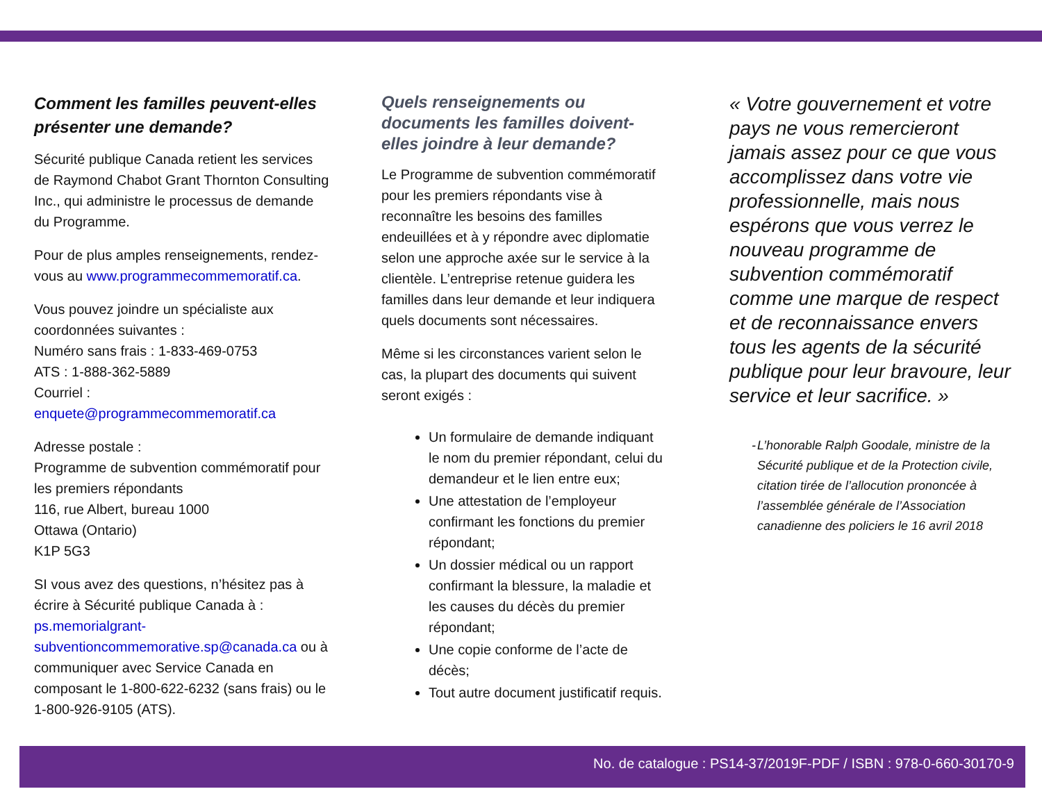Comment les familles peuvent-elles présenter une demande?
Sécurité publique Canada retient les services de Raymond Chabot Grant Thornton Consulting Inc., qui administre le processus de demande du Programme.
Pour de plus amples renseignements, rendez-vous au www.programmecommemoratif.ca.
Vous pouvez joindre un spécialiste aux coordonnées suivantes :
Numéro sans frais : 1-833-469-0753
ATS : 1-888-362-5889
Courriel : enquete@programmecommemoratif.ca
Adresse postale :
Programme de subvention commémoratif pour les premiers répondants
116, rue Albert, bureau 1000
Ottawa (Ontario)
K1P 5G3
SI vous avez des questions, n’hésitez pas à écrire à Sécurité publique Canada à : ps.memorialgrant-subventioncommemorative.sp@canada.ca ou à communiquer avec Service Canada en composant le 1-800-622-6232 (sans frais) ou le 1-800-926-9105 (ATS).
Quels renseignements ou documents les familles doivent-elles joindre à leur demande?
Le Programme de subvention commémoratif pour les premiers répondants vise à reconnaître les besoins des familles endeuillées et à y répondre avec diplomatie selon une approche axée sur le service à la clientèle. L’entreprise retenue guidera les familles dans leur demande et leur indiquera quels documents sont nécessaires.
Même si les circonstances varient selon le cas, la plupart des documents qui suivent seront exigés :
Un formulaire de demande indiquant le nom du premier répondant, celui du demandeur et le lien entre eux;
Une attestation de l’employeur confirmant les fonctions du premier répondant;
Un dossier médical ou un rapport confirmant la blessure, la maladie et les causes du décès du premier répondant;
Une copie conforme de l’acte de décès;
Tout autre document justificatif requis.
« Votre gouvernement et votre pays ne vous remercieront jamais assez pour ce que vous accomplissez dans votre vie professionnelle, mais nous espérons que vous verrez le nouveau programme de subvention commémoratif comme une marque de respect et de reconnaissance envers tous les agents de la sécurité publique pour leur bravoure, leur service et leur sacrifice. »
- L’honorable Ralph Goodale, ministre de la Sécurité publique et de la Protection civile, citation tirée de l’allocution prononcée à l’assemblée générale de l’Association canadienne des policiers le 16 avril 2018
No. de catalogue : PS14-37/2019F-PDF / ISBN : 978-0-660-30170-9